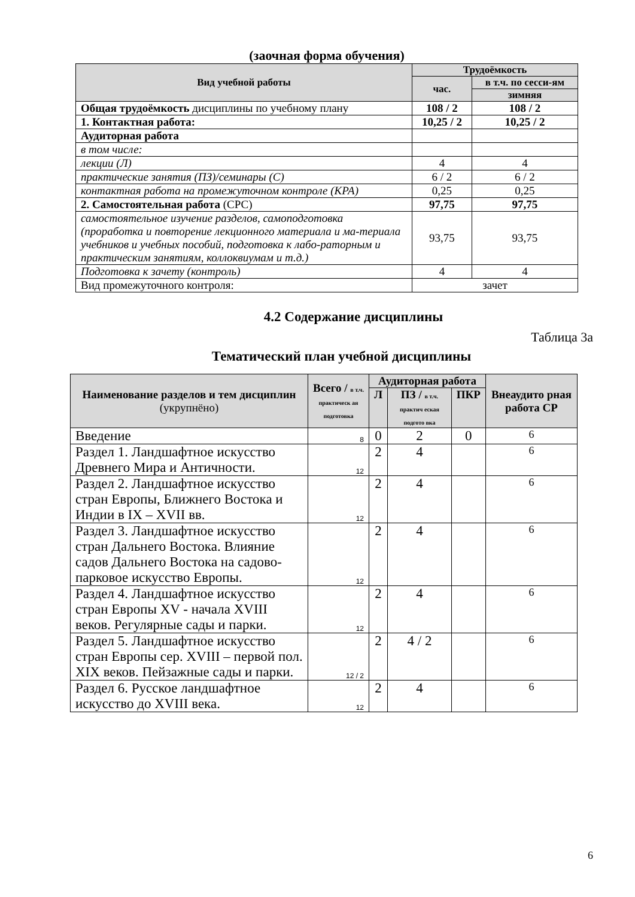(заочная форма обучения)
| Вид учебной работы | Трудоёмкость | |
| --- | --- | --- |
| | час. | в т.ч. по сесси-ям |
| | | зимняя |
| Общая трудоёмкость дисциплины по учебному плану | 108 / 2 | 108 / 2 |
| 1. Контактная работа: | 10,25 / 2 | 10,25 / 2 |
| Аудиторная работа | | |
| в том числе: | | |
| лекции (Л) | 4 | 4 |
| практические занятия (ПЗ)/семинары (С) | 6 / 2 | 6 / 2 |
| контактная работа на промежуточном контроле (КРА) | 0,25 | 0,25 |
| 2. Самостоятельная работа (СРС) | 97,75 | 97,75 |
| самостоятельное изучение разделов, самоподготовка (проработка и повторение лекционного материала и ма-териала учебников и учебных пособий, подготовка к лабо-раторным и практическим занятиям, коллоквиумам и т.д.) | 93,75 | 93,75 |
| Подготовка к зачету (контроль) | 4 | 4 |
| Вид промежуточного контроля: | зачет | |
4.2 Содержание дисциплины
Таблица 3а
Тематический план учебной дисциплины
| Наименование разделов и тем дисциплин (укрупнёно) | Всего / в т.ч. практическ ая подготовка | Аудиторная работа | | | Внеаудито рная работа СР |
| --- | --- | --- | --- | --- | --- |
| | | Л | ПЗ / в т.ч. практич еская подгото вка | ПКР | |
| Введение | 8 | 0 | 2 | 0 | 6 |
| Раздел 1. Ландшафтное искусство Древнего Мира и Античности. | 12 | 2 | 4 | | 6 |
| Раздел 2. Ландшафтное искусство стран Европы, Ближнего Востока и Индии в IX – XVII вв. | 12 | 2 | 4 | | 6 |
| Раздел 3. Ландшафтное искусство стран Дальнего Востока. Влияние садов Дальнего Востока на садово-парковое искусство Европы. | 12 | 2 | 4 | | 6 |
| Раздел 4. Ландшафтное искусство стран Европы XV - начала XVIII веков. Регулярные сады и парки. | 12 | 2 | 4 | | 6 |
| Раздел 5. Ландшафтное искусство стран Европы сер. XVIII – первой пол. XIX веков. Пейзажные сады и парки. | 12 / 2 | 2 | 4 / 2 | | 6 |
| Раздел 6. Русское ландшафтное искусство до XVIII века. | 12 | 2 | 4 | | 6 |
6